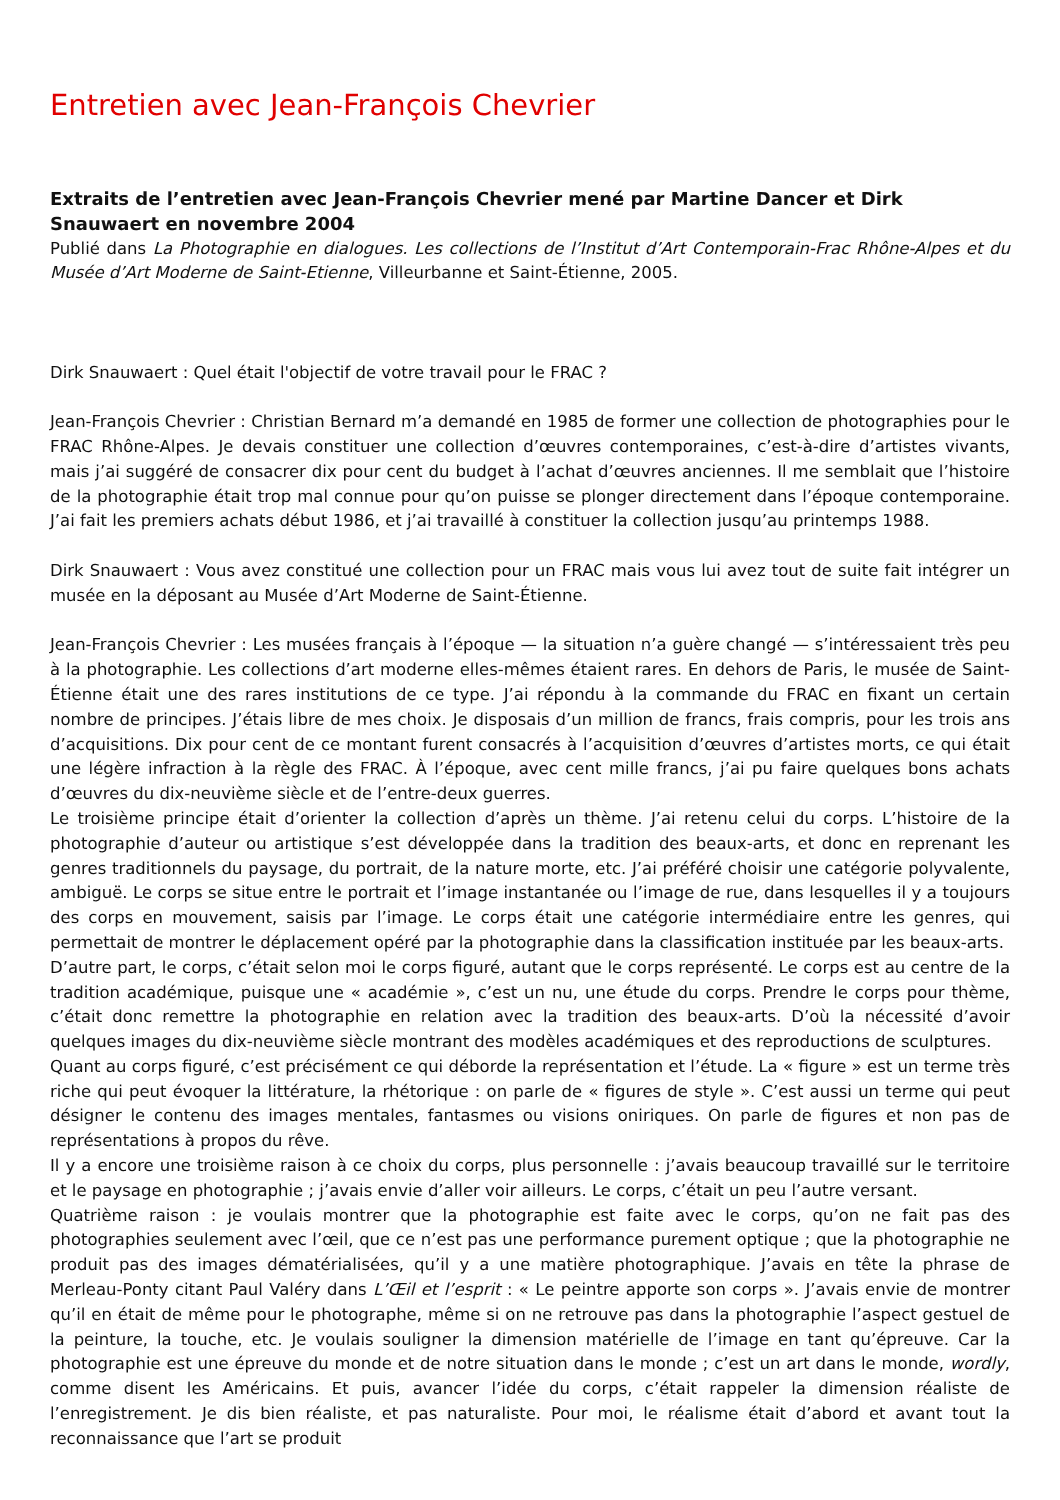Entretien avec Jean-François Chevrier
Extraits de l’entretien avec Jean-François Chevrier mené par Martine Dancer et Dirk Snauwaert en novembre 2004
Publié dans La Photographie en dialogues. Les collections de l’Institut d’Art Contemporain-Frac Rhône-Alpes et du Musée d’Art Moderne de Saint-Etienne, Villeurbanne et Saint-Étienne, 2005.
Dirk Snauwaert : Quel était l'objectif de votre travail pour le FRAC ?
Jean-François Chevrier : Christian Bernard m’a demandé en 1985 de former une collection de photographies pour le FRAC Rhône-Alpes. Je devais constituer une collection d’œuvres contemporaines, c’est-à-dire d’artistes vivants, mais j’ai suggéré de consacrer dix pour cent du budget à l’achat d’œuvres anciennes. Il me semblait que l’histoire de la photographie était trop mal connue pour qu’on puisse se plonger directement dans l’époque contemporaine. J’ai fait les premiers achats début 1986, et j’ai travaillé à constituer la collection jusqu’au printemps 1988.
Dirk Snauwaert : Vous avez constitué une collection pour un FRAC mais vous lui avez tout de suite fait intégrer un musée en la déposant au Musée d’Art Moderne de Saint-Étienne.
Jean-François Chevrier : Les musées français à l’époque — la situation n’a guère changé — s’intéressaient très peu à la photographie. Les collections d’art moderne elles-mêmes étaient rares. En dehors de Paris, le musée de Saint-Étienne était une des rares institutions de ce type. J’ai répondu à la commande du FRAC en fixant un certain nombre de principes. J’étais libre de mes choix. Je disposais d’un million de francs, frais compris, pour les trois ans d’acquisitions. Dix pour cent de ce montant furent consacrés à l’acquisition d’œuvres d’artistes morts, ce qui était une légère infraction à la règle des FRAC. À l’époque, avec cent mille francs, j’ai pu faire quelques bons achats d’œuvres du dix-neuvième siècle et de l’entre-deux guerres.
Le troisième principe était d’orienter la collection d’après un thème. J’ai retenu celui du corps. L’histoire de la photographie d’auteur ou artistique s’est développée dans la tradition des beaux-arts, et donc en reprenant les genres traditionnels du paysage, du portrait, de la nature morte, etc. J’ai préféré choisir une catégorie polyvalente, ambiguë. Le corps se situe entre le portrait et l’image instantanée ou l’image de rue, dans lesquelles il y a toujours des corps en mouvement, saisis par l’image. Le corps était une catégorie intermédiaire entre les genres, qui permettait de montrer le déplacement opéré par la photographie dans la classification instituée par les beaux-arts.
D’autre part, le corps, c’était selon moi le corps figuré, autant que le corps représenté. Le corps est au centre de la tradition académique, puisque une « académie », c’est un nu, une étude du corps. Prendre le corps pour thème, c’était donc remettre la photographie en relation avec la tradition des beaux-arts. D’où la nécessité d’avoir quelques images du dix-neuvième siècle montrant des modèles académiques et des reproductions de sculptures.
Quant au corps figuré, c’est précisément ce qui déborde la représentation et l’étude. La « figure » est un terme très riche qui peut évoquer la littérature, la rhétorique : on parle de « figures de style ». C’est aussi un terme qui peut désigner le contenu des images mentales, fantasmes ou visions oniriques. On parle de figures et non pas de représentations à propos du rêve.
Il y a encore une troisième raison à ce choix du corps, plus personnelle : j’avais beaucoup travaillé sur le territoire et le paysage en photographie ; j’avais envie d’aller voir ailleurs. Le corps, c’était un peu l’autre versant.
Quatrième raison : je voulais montrer que la photographie est faite avec le corps, qu’on ne fait pas des photographies seulement avec l’œil, que ce n’est pas une performance purement optique ; que la photographie ne produit pas des images dématérialisées, qu’il y a une matière photographique. J’avais en tête la phrase de Merleau-Ponty citant Paul Valéry dans L’Œil et l’esprit : « Le peintre apporte son corps ». J’avais envie de montrer qu’il en était de même pour le photographe, même si on ne retrouve pas dans la photographie l’aspect gestuel de la peinture, la touche, etc. Je voulais souligner la dimension matérielle de l’image en tant qu’épreuve. Car la photographie est une épreuve du monde et de notre situation dans le monde ; c’est un art dans le monde, wordly, comme disent les Américains. Et puis, avancer l’idée du corps, c’était rappeler la dimension réaliste de l’enregistrement. Je dis bien réaliste, et pas naturaliste. Pour moi, le réalisme était d’abord et avant tout la reconnaissance que l’art se produit